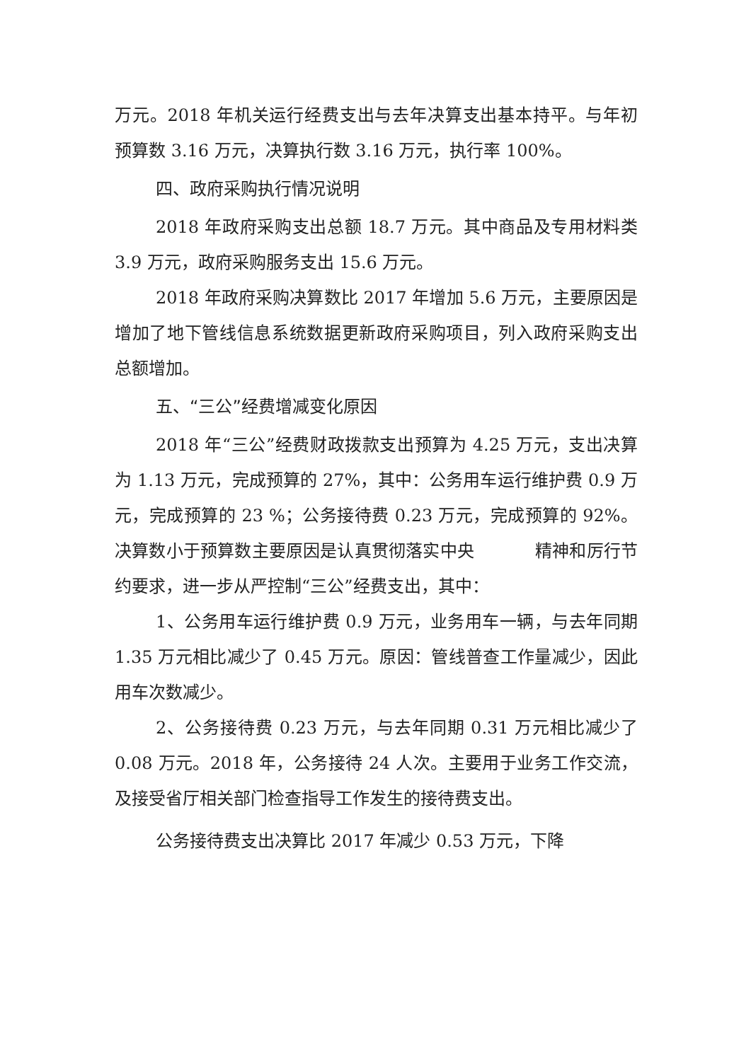万元。2018 年机关运行经费支出与去年决算支出基本持平。与年初预算数 3.16 万元，决算执行数 3.16 万元，执行率 100%。
四、政府采购执行情况说明
2018 年政府采购支出总额 18.7 万元。其中商品及专用材料类 3.9 万元，政府采购服务支出 15.6 万元。
2018 年政府采购决算数比 2017 年增加 5.6 万元，主要原因是增加了地下管线信息系统数据更新政府采购项目，列入政府采购支出总额增加。
五、“三公”经费增减变化原因
2018 年“三公”经费财政拨款支出预算为 4.25 万元，支出决算为 1.13 万元，完成预算的 27%，其中：公务用车运行维护费 0.9 万元，完成预算的 23 %；公务接待费 0.23 万元，完成预算的 92%。决算数小于预算数主要原因是认真贯彻落实中央 精神和厉行节约要求，进一步从严控制“三公”经费支出，其中：
1、公务用车运行维护费 0.9 万元，业务用车一辆，与去年同期 1.35 万元相比减少了 0.45 万元。原因：管线普查工作量减少，因此用车次数减少。
2、公务接待费 0.23 万元，与去年同期 0.31 万元相比减少了 0.08 万元。2018 年，公务接待 24 人次。主要用于业务工作交流，及接受省厅相关部门检查指导工作发生的接待费支出。
公务接待费支出决算比 2017 年减少 0.53 万元，下降